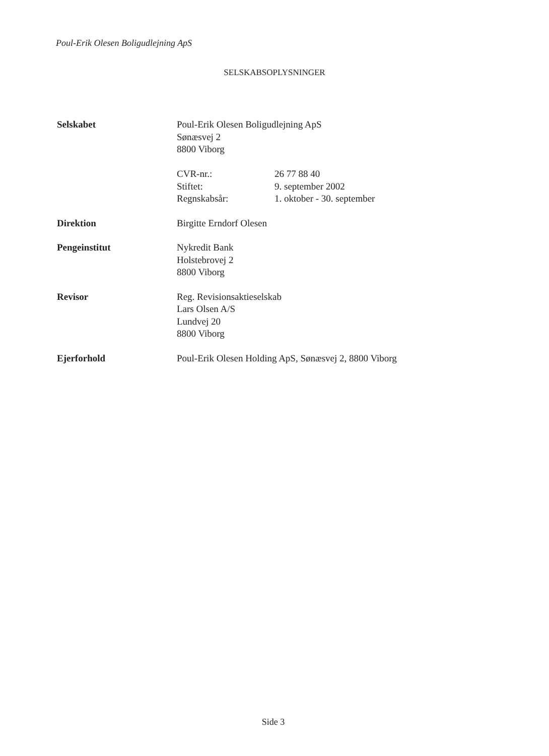Poul-Erik Olesen Boligudlejning ApS
SELSKABSOPLYSNINGER
Selskabet Poul-Erik Olesen Boligudlejning ApS
Sønæsvej 2
8800 Viborg
CVR-nr.: 26 77 88 40
Stiftet: 9. september 2002
Regnskabsår: 1. oktober - 30. september
Direktion Birgitte Erndorf Olesen
Pengeinstitut Nykredit Bank
Holstebrovej 2
8800 Viborg
Revisor Reg. Revisionsaktieselskab
Lars Olsen A/S
Lundvej 20
8800 Viborg
Ejerforhold Poul-Erik Olesen Holding ApS, Sønæsvej 2, 8800 Viborg
Side 3